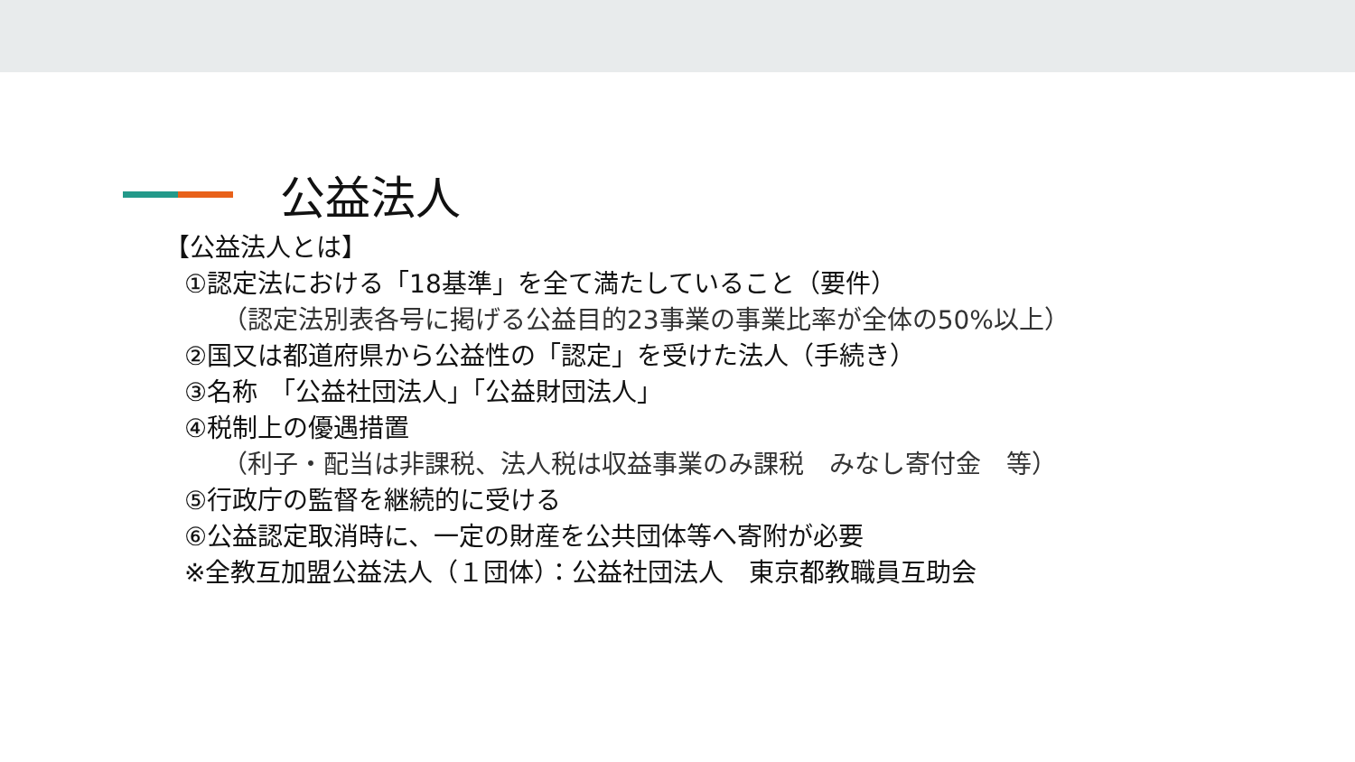公益法人
【公益法人とは】
①認定法における「18基準」を全て満たしていること（要件）
（認定法別表各号に掲げる公益目的23事業の事業比率が全体の50%以上）
②国又は都道府県から公益性の「認定」を受けた法人（手続き）
③名称　「公益社団法人」「公益財団法人」
④税制上の優遇措置
（利子・配当は非課税、法人税は収益事業のみ課税　みなし寄付金　等）
⑤行政庁の監督を継続的に受ける
⑥公益認定取消時に、一定の財産を公共団体等へ寄附が必要
※全教互加盟公益法人（１団体）：公益社団法人　東京都教職員互助会